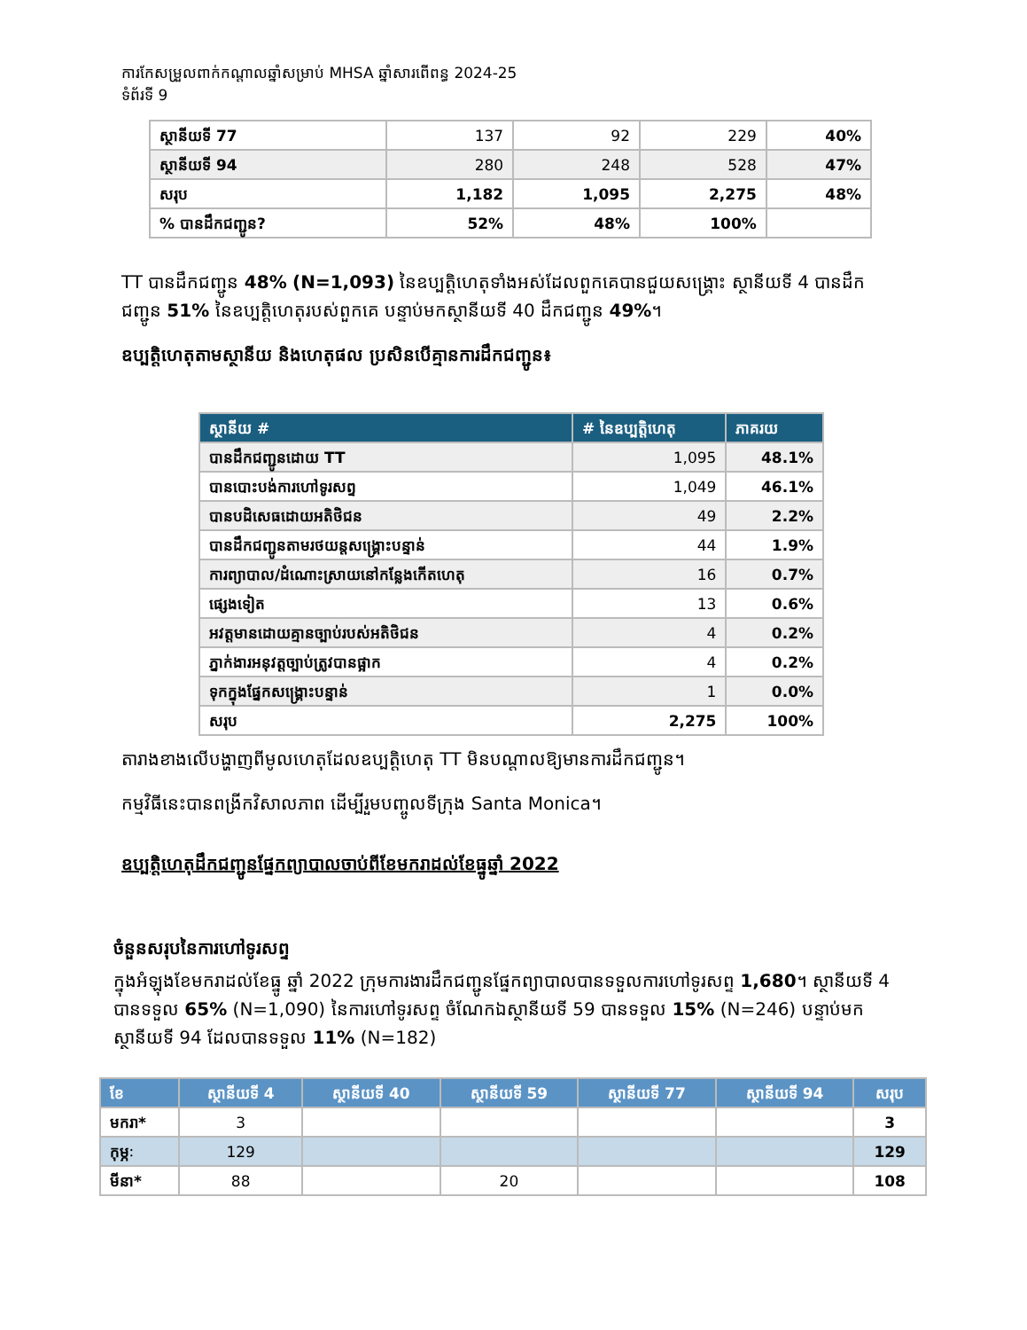ការកែសម្រួលពាក់កណ្តាលឆ្នាំសម្រាប់ MHSA ឆ្នាំសារពើពន្ធ 2024-25
ទំព័រទី 9
| ស្ថានីយទី 77 | 137 | 92 | 229 | 40% |
| ស្ថានីយទី 94 | 280 | 248 | 528 | 47% |
| សរុប | 1,182 | 1,095 | 2,275 | 48% |
| % បានដឹកជញ្ជូន? | 52% | 48% | 100% | |
TT បានដឹកជញ្ជូន 48% (N=1,093) នៃឧប្បត្តិហេតុទាំងអស់ដែលពួកគេបានជួយសង្គ្រោះ ស្ថានីយទី 4 បានដឹកជញ្ជូន 51% នៃឧប្បត្តិហេតុរបស់ពួកគេ បន្ទាប់មកស្ថានីយទី 40 ដឹកជញ្ជូន 49%។
ឧប្បត្តិហេតុតាមស្ថានីយ និងហេតុផល ប្រសិនបើគ្មានការដឹកជញ្ជូន៖
| ស្ថានីយ # | # នៃឧប្បត្តិហេតុ | ភាគរយ |
| --- | --- | --- |
| បានដឹកជញ្ជូនដោយ TT | 1,095 | 48.1% |
| បានបោះបង់ការហៅទូរសព្ទ | 1,049 | 46.1% |
| បានបដិសេធដោយអតិថិជន | 49 | 2.2% |
| បានដឹកជញ្ជូនតាមរថយន្តសង្គ្រោះបន្ទាន់ | 44 | 1.9% |
| ការព្យាបាល/ដំណោះស្រាយនៅកន្លែងកើតហេតុ | 16 | 0.7% |
| ផ្សេងទៀត | 13 | 0.6% |
| អវត្តមានដោយគ្មានច្បាប់របស់អតិថិជន | 4 | 0.2% |
| ភ្នាក់ងារអនុវត្តច្បាប់ត្រូវបានផ្អាក | 4 | 0.2% |
| ទុកក្នុងផ្នែកសង្គ្រោះបន្ទាន់ | 1 | 0.0% |
| សរុប | 2,275 | 100% |
តារាងខាងលើបង្ហាញពីមូលហេតុដែលឧប្បត្តិហេតុ TT មិនបណ្តាលឱ្យមានការដឹកជញ្ជូន។
កម្មវិធីនេះបានពង្រីកវិសាលភាព ដើម្បីរួមបញ្ចូលទីក្រុង Santa Monica។
ឧប្បត្តិហេតុដឹកជញ្ជូនផ្នែកព្យាបាលចាប់ពីខែមករាដល់ខែធ្នូឆ្នាំ 2022
ចំនួនសរុបនៃការហៅទូរសព្ទ
ក្នុងអំឡុងខែមករាដល់ខែធ្នូ ឆ្នាំ 2022 ក្រុមការងារដឹកជញ្ជូនផ្នែកព្យាបាលបានទទួលការហៅទូរសព្ទ 1,680។ ស្ថានីយទី 4 បានទទួល 65% (N=1,090) នៃការហៅទូរសព្ទ ចំណែកឯស្ថានីយទី 59 បានទទួល 15% (N=246) បន្ទាប់មកស្ថានីយទី 94 ដែលបានទទួល 11% (N=182)
| ខែ | ស្ថានីយទី 4 | ស្ថានីយទី 40 | ស្ថានីយទី 59 | ស្ថានីយទី 77 | ស្ថានីយទី 94 | សរុប |
| --- | --- | --- | --- | --- | --- | --- |
| មករា* | 3 | | | | | 3 |
| កុម្ភៈ | 129 | | | | | 129 |
| មីនា* | 88 | | 20 | | | 108 |